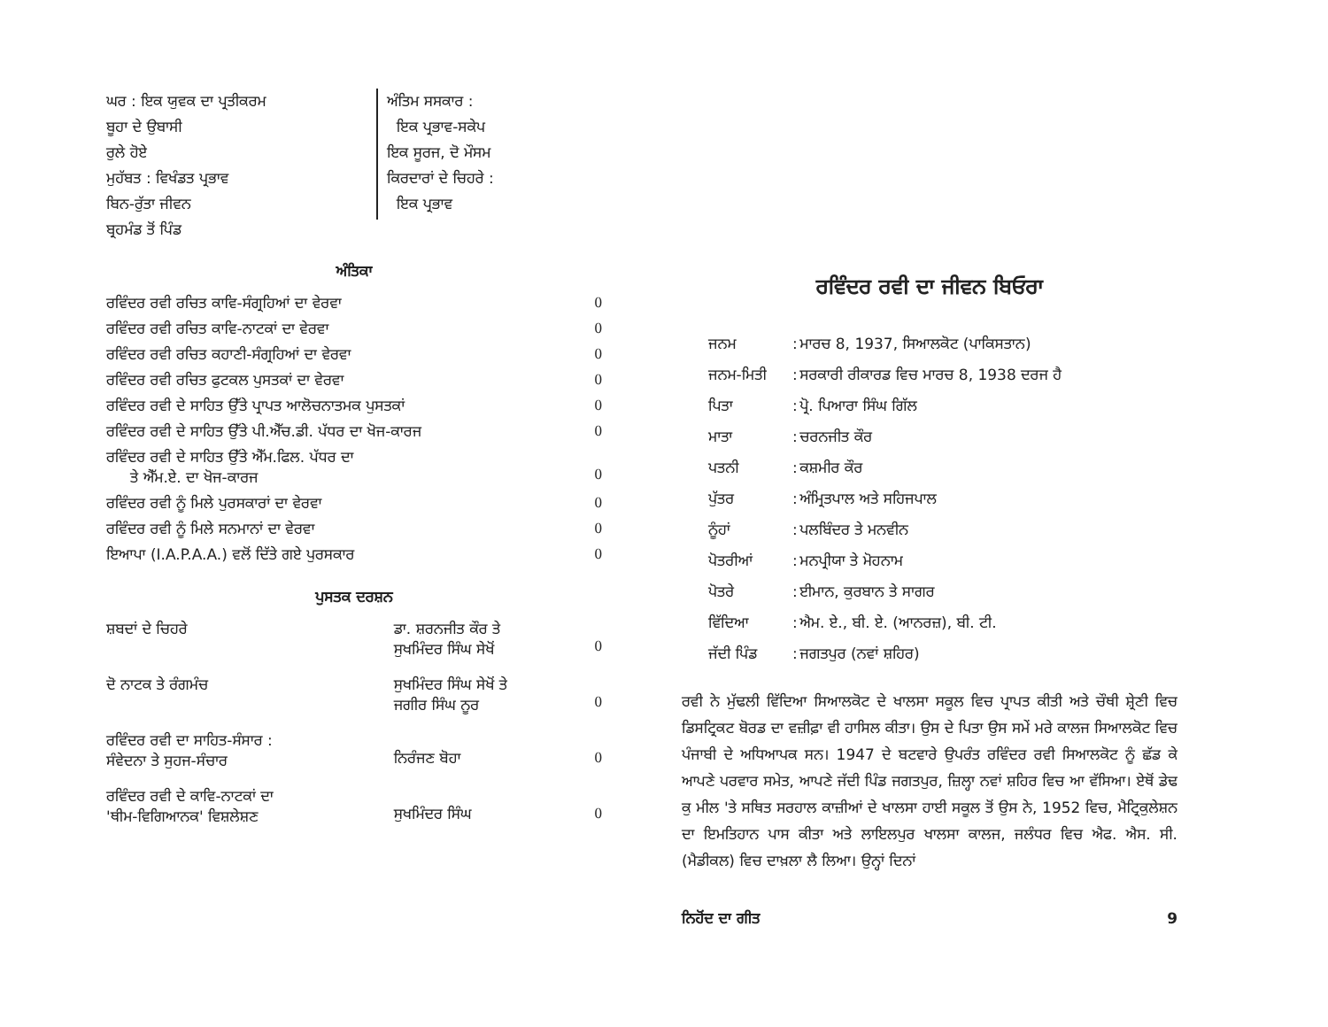ਘਰ : ਇਕ ਯੁਵਕ ਦਾ ਪ੍ਰਤੀਕਰਮ
ਬੂਹਾ ਦੇ ਉਬਾਸੀ
ਰੁਲੇ ਹੋਏ
ਮੁਹੱਬਤ : ਵਿਖੰਡਤ ਪ੍ਰਭਾਵ
ਬਿਨ-ਰੁੱਤਾ ਜੀਵਨ
ਬ੍ਰਹਮੰਡ ਤੋਂ ਪਿੰਡ
ਅੰਤਿਮ ਸਸਕਾਰ :
ਇਕ ਪ੍ਰਭਾਵ-ਸਕੇਪ
ਇਕ ਸੂਰਜ, ਦੋ ਮੌਸਮ
ਕਿਰਦਾਰਾਂ ਦੇ ਚਿਹਰੇ :
ਇਕ ਪ੍ਰਭਾਵ
ਅੰਤਿਕਾ
| ਰਵਿੰਦਰ ਰਵੀ ਰਚਿਤ ਕਾਵਿ-ਸੰਗ੍ਰਹਿਆਂ ਦਾ ਵੇਰਵਾ | 0 |
| ਰਵਿੰਦਰ ਰਵੀ ਰਚਿਤ ਕਾਵਿ-ਨਾਟਕਾਂ ਦਾ ਵੇਰਵਾ | 0 |
| ਰਵਿੰਦਰ ਰਵੀ ਰਚਿਤ ਕਹਾਣੀ-ਸੰਗ੍ਰਹਿਆਂ ਦਾ ਵੇਰਵਾ | 0 |
| ਰਵਿੰਦਰ ਰਵੀ ਰਚਿਤ ਫੁਟਕਲ ਪੁਸਤਕਾਂ ਦਾ ਵੇਰਵਾ | 0 |
| ਰਵਿੰਦਰ ਰਵੀ ਦੇ ਸਾਹਿਤ ਉੱਤੇ ਪ੍ਰਾਪਤ ਆਲੋਚਨਾਤਮਕ ਪੁਸਤਕਾਂ | 0 |
| ਰਵਿੰਦਰ ਰਵੀ ਦੇ ਸਾਹਿਤ ਉੱਤੇ ਪੀ.ਐੱਚ.ਡੀ. ਪੱਧਰ ਦਾ ਖੋਜ-ਕਾਰਜ | 0 |
| ਰਵਿੰਦਰ ਰਵੀ ਦੇ ਸਾਹਿਤ ਉੱਤੇ ਐੱਮ.ਫਿਲ. ਪੱਧਰ ਦਾ ਤੇ ਐੱਮ.ਏ. ਦਾ ਖੋਜ-ਕਾਰਜ | 0 |
| ਰਵਿੰਦਰ ਰਵੀ ਨੂੰ ਮਿਲੇ ਪੁਰਸਕਾਰਾਂ ਦਾ ਵੇਰਵਾ | 0 |
| ਰਵਿੰਦਰ ਰਵੀ ਨੂੰ ਮਿਲੇ ਸਨਮਾਨਾਂ ਦਾ ਵੇਰਵਾ | 0 |
| ਇਆਪਾ (I.A.P.A.A.) ਵਲੋਂ ਦਿੱਤੇ ਗਏ ਪੁਰਸਕਾਰ | 0 |
ਪੁਸਤਕ ਦਰਸ਼ਨ
| ਸ਼ਬਦਾਂ ਦੇ ਚਿਹਰੇ | ਡਾ. ਸ਼ਰਨਜੀਤ ਕੌਰ ਤੇ ਸੁਖਮਿੰਦਰ ਸਿੰਘ ਸੇਖੋਂ | 0 |
| ਦੋ ਨਾਟਕ ਤੇ ਰੰਗਮੰਚ | ਸੁਖਮਿੰਦਰ ਸਿੰਘ ਸੇਖੋਂ ਤੇ ਜਗੀਰ ਸਿੰਘ ਨੂਰ | 0 |
| ਰਵਿੰਦਰ ਰਵੀ ਦਾ ਸਾਹਿਤ-ਸੰਸਾਰ : ਸੰਵੇਦਨਾ ਤੇ ਸੁਹਜ-ਸੰਚਾਰ | ਨਿਰੰਜਣ ਬੋਹਾ | 0 |
| ਰਵਿੰਦਰ ਰਵੀ ਦੇ ਕਾਵਿ-ਨਾਟਕਾਂ ਦਾ 'ਥੀਮ-ਵਿਗਿਆਨਕ' ਵਿਸ਼ਲੇਸ਼ਣ | ਸੁਖਮਿੰਦਰ ਸਿੰਘ | 0 |
ਰਵਿੰਦਰ ਰਵੀ ਦਾ ਜੀਵਨ ਬਿਓਰਾ
| ਜਨਮ | : | ਮਾਰਚ 8, 1937, ਸਿਆਲਕੋਟ (ਪਾਕਿਸਤਾਨ) |
| ਜਨਮ-ਮਿਤੀ | : | ਸਰਕਾਰੀ ਰੀਕਾਰਡ ਵਿਚ ਮਾਰਚ 8, 1938 ਦਰਜ ਹੈ |
| ਪਿਤਾ | : | ਪ੍ਰੋ. ਪਿਆਰਾ ਸਿੰਘ ਗਿੱਲ |
| ਮਾਤਾ | : | ਚਰਨਜੀਤ ਕੌਰ |
| ਪਤਨੀ | : | ਕਸ਼ਮੀਰ ਕੌਰ |
| ਪੁੱਤਰ | : | ਅੰਮ੍ਰਿਤਪਾਲ ਅਤੇ ਸਹਿਜਪਾਲ |
| ਨੂੰਹਾਂ | : | ਪਲਬਿੰਦਰ ਤੇ ਮਨਵੀਨ |
| ਪੋਤਰੀਆਂ | : | ਮਨਪ੍ਰੀਯਾ ਤੇ ਮੋਹਨਾਮ |
| ਪੋਤਰੇ | : | ਈਮਾਨ, ਕੁਰਬਾਨ ਤੇ ਸਾਗਰ |
| ਵਿੱਦਿਆ | : | ਐਮ. ਏ., ਬੀ. ਏ. (ਆਨਰਜ਼), ਬੀ. ਟੀ. |
| ਜੱਦੀ ਪਿੰਡ | : | ਜਗਤਪੁਰ (ਨਵਾਂ ਸ਼ਹਿਰ) |
ਰਵੀ ਨੇ ਮੁੱਢਲੀ ਵਿੱਦਿਆ ਸਿਆਲਕੋਟ ਦੇ ਖਾਲਸਾ ਸਕੂਲ ਵਿਚ ਪ੍ਰਾਪਤ ਕੀਤੀ ਅਤੇ ਚੌਥੀ ਸ਼੍ਰੇਣੀ ਵਿਚ ਡਿਸਟ੍ਰਿਕਟ ਬੋਰਡ ਦਾ ਵਜ਼ੀਫ਼ਾ ਵੀ ਹਾਸਿਲ ਕੀਤਾ। ਉਸ ਦੇ ਪਿਤਾ ਉਸ ਸਮੇਂ ਮਰੇ ਕਾਲਜ ਸਿਆਲਕੋਟ ਵਿਚ ਪੰਜਾਬੀ ਦੇ ਅਧਿਆਪਕ ਸਨ। 1947 ਦੇ ਬਟਵਾਰੇ ਉਪਰੰਤ ਰਵਿੰਦਰ ਰਵੀ ਸਿਆਲਕੋਟ ਨੂੰ ਛੱਡ ਕੇ ਆਪਣੇ ਪਰਵਾਰ ਸਮੇਤ, ਆਪਣੇ ਜੱਦੀ ਪਿੰਡ ਜਗਤਪੁਰ, ਜ਼ਿਲ੍ਹਾ ਨਵਾਂ ਸ਼ਹਿਰ ਵਿਚ ਆ ਵੱਸਿਆ। ਏਥੋਂ ਡੇਢ ਕੁ ਮੀਲ 'ਤੇ ਸਥਿਤ ਸਰਹਾਲ ਕਾਜ਼ੀਆਂ ਦੇ ਖਾਲਸਾ ਹਾਈ ਸਕੂਲ ਤੋਂ ਉਸ ਨੇ, 1952 ਵਿਚ, ਮੈਟ੍ਰਿਕੁਲੇਸ਼ਨ ਦਾ ਇਮਤਿਹਾਨ ਪਾਸ ਕੀਤਾ ਅਤੇ ਲਾਇਲਪੁਰ ਖਾਲਸਾ ਕਾਲਜ, ਜਲੰਧਰ ਵਿਚ ਐਫ. ਐਸ. ਸੀ. (ਮੈਡੀਕਲ) ਵਿਚ ਦਾਖ਼ਲਾ ਲੈ ਲਿਆ। ਉਨ੍ਹਾਂ ਦਿਨਾਂ
ਨਿਹੋਂਦ ਦਾ ਗੀਤ 9